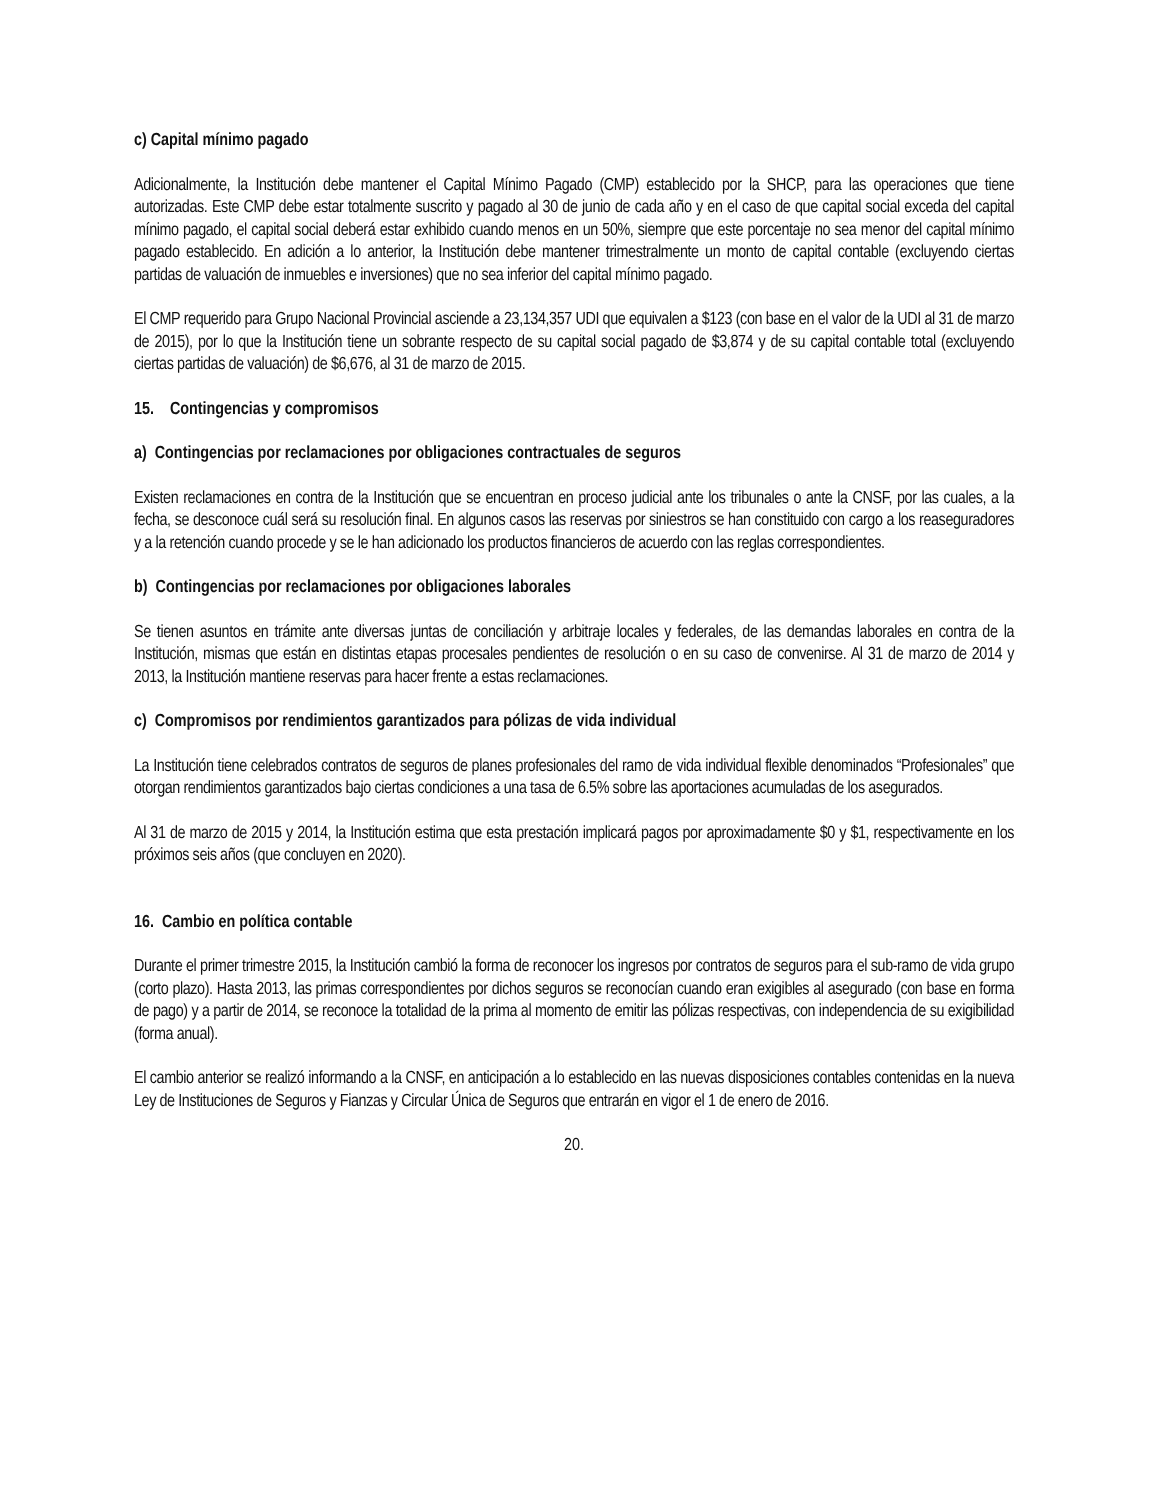c) Capital mínimo pagado
Adicionalmente, la Institución debe mantener el Capital Mínimo Pagado (CMP) establecido por la SHCP, para las operaciones que tiene autorizadas. Este CMP debe estar totalmente suscrito y pagado al 30 de junio de cada año y en el caso de que capital social exceda del capital mínimo pagado, el capital social deberá estar exhibido cuando menos en un 50%, siempre que este porcentaje no sea menor del capital mínimo pagado establecido. En adición a lo anterior, la Institución debe mantener trimestralmente un monto de capital contable (excluyendo ciertas partidas de valuación de inmuebles e inversiones) que no sea inferior del capital mínimo pagado.
El CMP requerido para Grupo Nacional Provincial asciende a 23,134,357 UDI que equivalen a $123 (con base en el valor de la UDI al 31 de marzo de 2015), por lo que la Institución tiene un sobrante respecto de su capital social pagado de $3,874 y de su capital contable total (excluyendo ciertas partidas de valuación) de $6,676, al 31 de marzo de 2015.
15. Contingencias y compromisos
a) Contingencias por reclamaciones por obligaciones contractuales de seguros
Existen reclamaciones en contra de la Institución que se encuentran en proceso judicial ante los tribunales o ante la CNSF, por las cuales, a la fecha, se desconoce cuál será su resolución final. En algunos casos las reservas por siniestros se han constituido con cargo a los reaseguradores y a la retención cuando procede y se le han adicionado los productos financieros de acuerdo con las reglas correspondientes.
b) Contingencias por reclamaciones por obligaciones laborales
Se tienen asuntos en trámite ante diversas juntas de conciliación y arbitraje locales y federales, de las demandas laborales en contra de la Institución, mismas que están en distintas etapas procesales pendientes de resolución o en su caso de convenirse. Al 31 de marzo de 2014 y 2013, la Institución mantiene reservas para hacer frente a estas reclamaciones.
c) Compromisos por rendimientos garantizados para pólizas de vida individual
La Institución tiene celebrados contratos de seguros de planes profesionales del ramo de vida individual flexible denominados “Profesionales” que otorgan rendimientos garantizados bajo ciertas condiciones a una tasa de 6.5% sobre las aportaciones acumuladas de los asegurados.
Al 31 de marzo de 2015 y 2014, la Institución estima que esta prestación implicará pagos por aproximadamente $0 y $1, respectivamente en los próximos seis años (que concluyen en 2020).
16. Cambio en política contable
Durante el primer trimestre 2015, la Institución cambió la forma de reconocer los ingresos por contratos de seguros para el sub-ramo de vida grupo (corto plazo). Hasta 2013, las primas correspondientes por dichos seguros se reconocían cuando eran exigibles al asegurado (con base en forma de pago) y a partir de 2014, se reconoce la totalidad de la prima al momento de emitir las pólizas respectivas, con independencia de su exigibilidad (forma anual).
El cambio anterior se realizó informando a la CNSF, en anticipación a lo establecido en las nuevas disposiciones contables contenidas en la nueva Ley de Instituciones de Seguros y Fianzas y Circular Única de Seguros que entrarán en vigor el 1 de enero de 2016.
20.